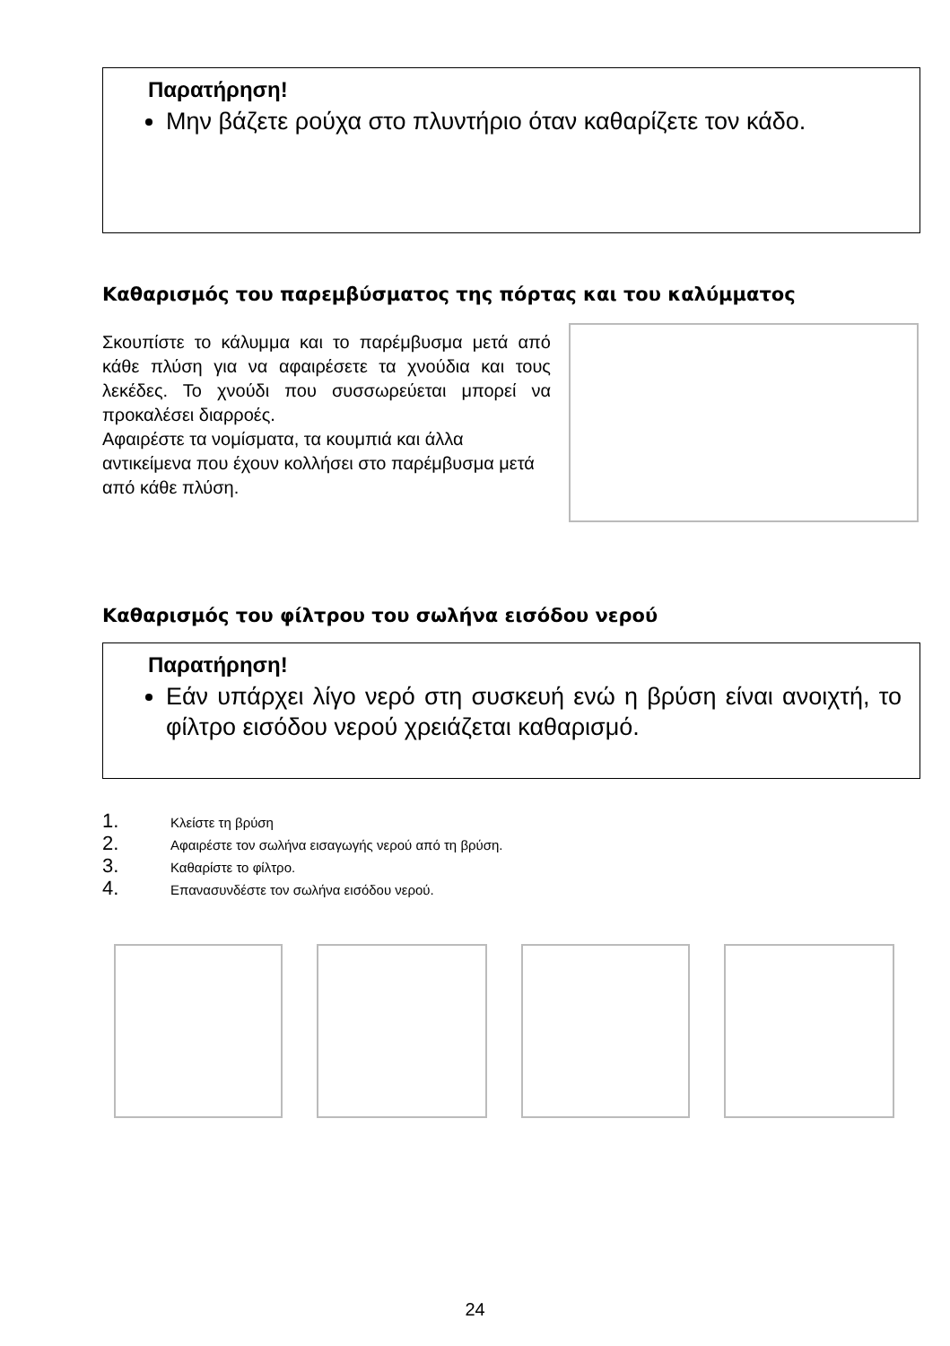Παρατήρηση!
Μην βάζετε ρούχα στο πλυντήριο όταν καθαρίζετε τον κάδο.
Καθαρισμός του παρεμβύσματος της πόρτας και του καλύμματος
Σκουπίστε το κάλυμμα και το παρέμβυσμα μετά από κάθε πλύση για να αφαιρέσετε τα χνούδια και τους λεκέδες. Το χνούδι που συσσωρεύεται μπορεί να προκαλέσει διαρροές.
Αφαιρέστε τα νομίσματα, τα κουμπιά και άλλα αντικείμενα που έχουν κολλήσει στο παρέμβυσμα μετά από κάθε πλύση.
Καθαρισμός του φίλτρου του σωλήνα εισόδου νερού
Παρατήρηση!
Εάν υπάρχει λίγο νερό στη συσκευή ενώ η βρύση είναι ανοιχτή, το φίλτρο εισόδου νερού χρειάζεται καθαρισμό.
1. Κλείστε τη βρύση
2. Αφαιρέστε τον σωλήνα εισαγωγής νερού από τη βρύση.
3. Καθαρίστε το φίλτρο.
4. Επανασυνδέστε τον σωλήνα εισόδου νερού.
24